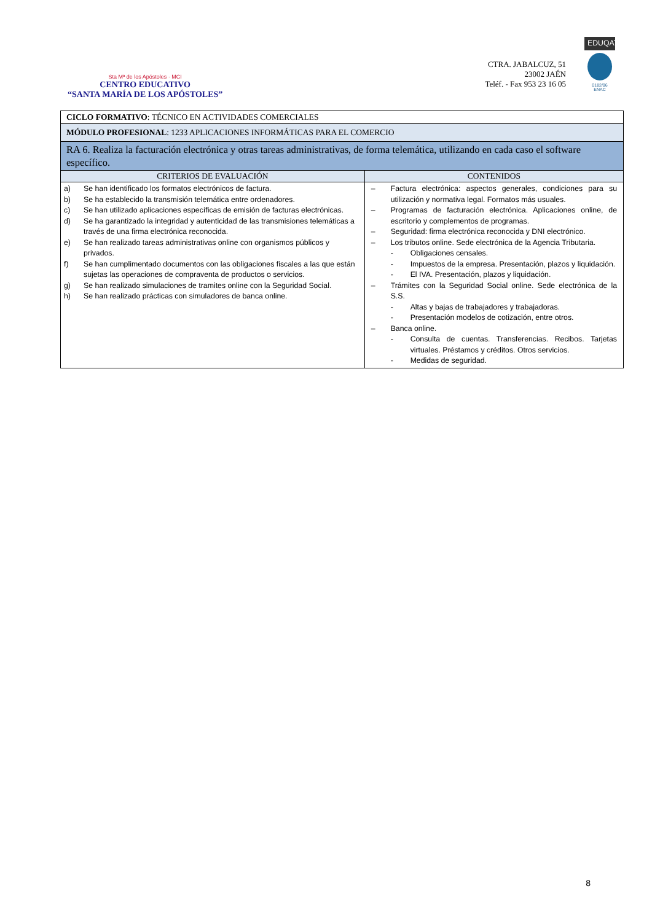Sta Mª de los Apóstoles · MCI
CENTRO EDUCATIVO
“SANTA MARÍA DE LOS APÓSTOLES”
CTRA. JABALCUZ, 51
23002 JAÉN
Teléf. - Fax 953 23 16 05
EDUQATIA
0182/06
ENAC
| CICLO FORMATIVO : TÉCNICO EN ACTIVIDADES COMERCIALES | |
| MÓDULO PROFESIONAL : 1233 APLICACIONES INFORMÁTICAS PARA EL COMERCIO | |
| RA 6. Realiza la facturación electrónica y otras tareas administrativas, de forma telemática, utilizando en cada caso el software específico. | |
| CRITERIOS DE EVALUACIÓN | CONTENIDOS |
| a) Se han identificado los formatos electrónicos de factura. b) Se ha establecido la transmisión telemática entre ordenadores. c) Se han utilizado aplicaciones específicas de emisión de facturas electrónicas. d) Se ha garantizado la integridad y autenticidad de las transmisiones telemáticas a través de una firma electrónica reconocida. e) Se han realizado tareas administrativas online con organismos públicos y privados. f) Se han cumplimentado documentos con las obligaciones fiscales a las que están sujetas las operaciones de compraventa de productos o servicios. g) Se han realizado simulaciones de tramites online con la Seguridad Social. h) Se han realizado prácticas con simuladores de banca online. | – Factura electrónica: aspectos generales, condiciones para su utilización y normativa legal. Formatos más usuales. – Programas de facturación electrónica. Aplicaciones online, de escritorio y complementos de programas. – Seguridad: firma electrónica reconocida y DNI electrónico. – Los tributos online. Sede electrónica de la Agencia Tributaria. - Obligaciones censales. - Impuestos de la empresa. Presentación, plazos y liquidación. - El IVA. Presentación, plazos y liquidación. – Trámites con la Seguridad Social online. Sede electrónica de la S.S. - Altas y bajas de trabajadores y trabajadoras. - Presentación modelos de cotización, entre otros. – Banca online. - Consulta de cuentas. Transferencias. Recibos. Tarjetas virtuales. Préstamos y créditos. Otros servicios. - Medidas de seguridad. |
8